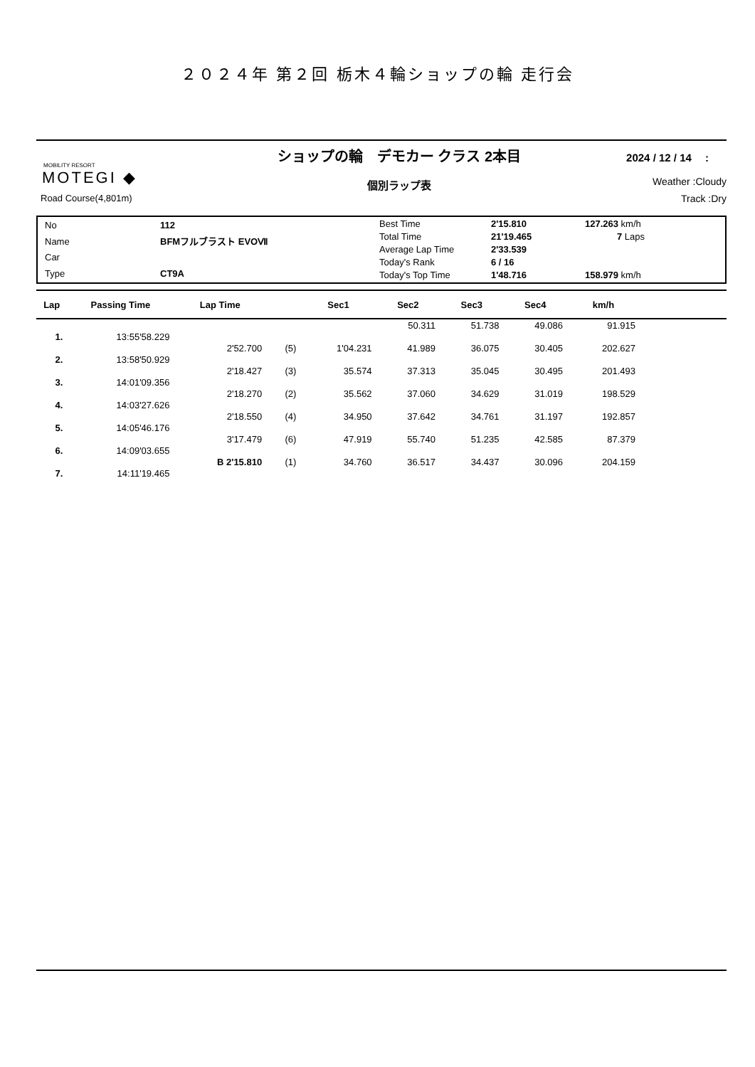２０２４年 第２回 栃木４輪ショップの輪 走行会
MOBILITY RESORT
MOTEGI ◆
Road Course(4,801m)
ショップの輪　デモカー クラス 2本目
個別ラップ表
2024 / 12 / 14　 :
Weather :Cloudy
Track :Dry
| No | 112 |
| Name | BFMフルブラスト EVOⅦ |
| Car | |
| Type | CT9A |
| Best Time | 2'15.810 | 127.263 km/h |
| Total Time | 21'19.465 | 7 Laps |
| Average Lap Time | 2'33.539 | |
| Today's Rank | 6 / 16 | |
| Today's Top Time | 1'48.716 | 158.979 km/h |
| Lap | Passing Time | Lap Time | | Sec1 | Sec2 | Sec3 | Sec4 | km/h | |
| --- | --- | --- | --- | --- | --- | --- | --- | --- | --- |
| | | | | | 50.311 | 51.738 | 49.086 | 91.915 | |
| 1. | 13:55'58.229 | | | | | | | | |
| | | 2'52.700 | (5) | 1'04.231 | 41.989 | 36.075 | 30.405 | 202.627 | |
| 2. | 13:58'50.929 | | | | | | | | |
| | | 2'18.427 | (3) | 35.574 | 37.313 | 35.045 | 30.495 | 201.493 | |
| 3. | 14:01'09.356 | | | | | | | | |
| | | 2'18.270 | (2) | 35.562 | 37.060 | 34.629 | 31.019 | 198.529 | |
| 4. | 14:03'27.626 | | | | | | | | |
| | | 2'18.550 | (4) | 34.950 | 37.642 | 34.761 | 31.197 | 192.857 | |
| 5. | 14:05'46.176 | | | | | | | | |
| | | 3'17.479 | (6) | 47.919 | 55.740 | 51.235 | 42.585 | 87.379 | |
| 6. | 14:09'03.655 | | | | | | | | |
| | | B 2'15.810 | (1) | 34.760 | 36.517 | 34.437 | 30.096 | 204.159 | |
| 7. | 14:11'19.465 | | | | | | | | |